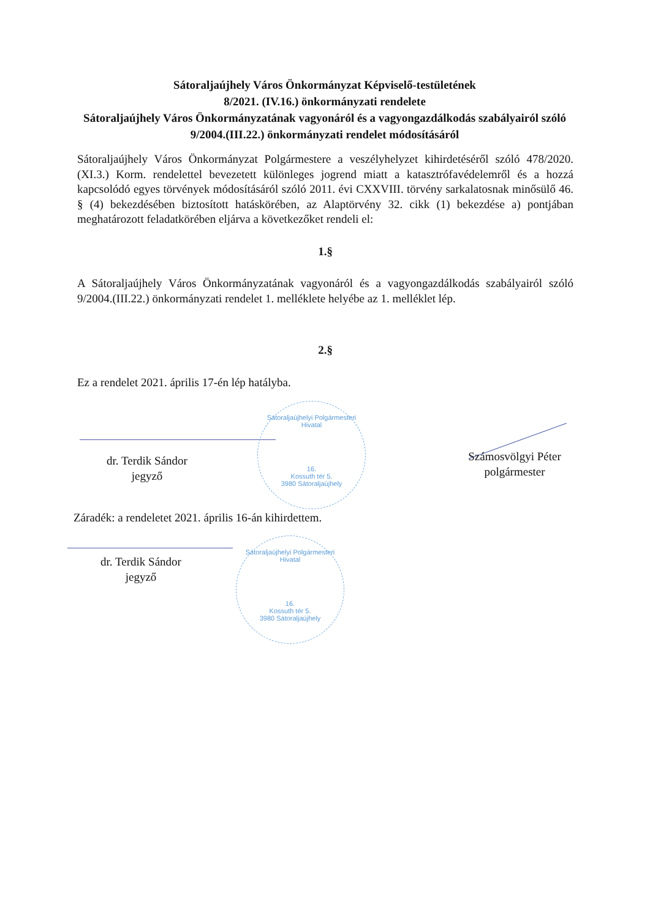Sátoraljaújhely Város Önkormányzat Képviselő-testületének
8/2021. (IV.16.) önkormányzati rendelete
Sátoraljaújhely Város Önkormányzatának vagyonáról és a vagyongazdálkodás szabályairól szóló 9/2004.(III.22.) önkormányzati rendelet módosításáról
Sátoraljaújhely Város Önkormányzat Polgármestere a veszélyhelyzet kihirdetéséről szóló 478/2020. (XI.3.) Korm. rendelettel bevezetett különleges jogrend miatt a katasztrófavédelemről és a hozzá kapcsolódó egyes törvények módosításáról szóló 2011. évi CXXVIII. törvény sarkalatosnak minősülő 46. § (4) bekezdésében biztosított hatáskörében, az Alaptörvény 32. cikk (1) bekezdése a) pontjában meghatározott feladatkörében eljárva a következőket rendeli el:
1.§
A Sátoraljaújhely Város Önkormányzatának vagyonáról és a vagyongazdálkodás szabályairól szóló 9/2004.(III.22.) önkormányzati rendelet 1. melléklete helyébe az 1. melléklet lép.
2.§
Ez a rendelet 2021. április 17-én lép hatályba.
dr. Terdik Sándor
jegyző
Sátoraljaújhelyi Polgármesteri Hivatal
16.
Kossuth tér 5.
3980 Sátoraljaújhely
Számosvölgyi Péter
polgármester
Záradék: a rendeletet 2021. április 16-án kihirdettem.
dr. Terdik Sándor
jegyző
Sátoraljaújhelyi Polgármesteri Hivatal
16.
Kossuth tér 5.
3980 Sátoraljaújhely